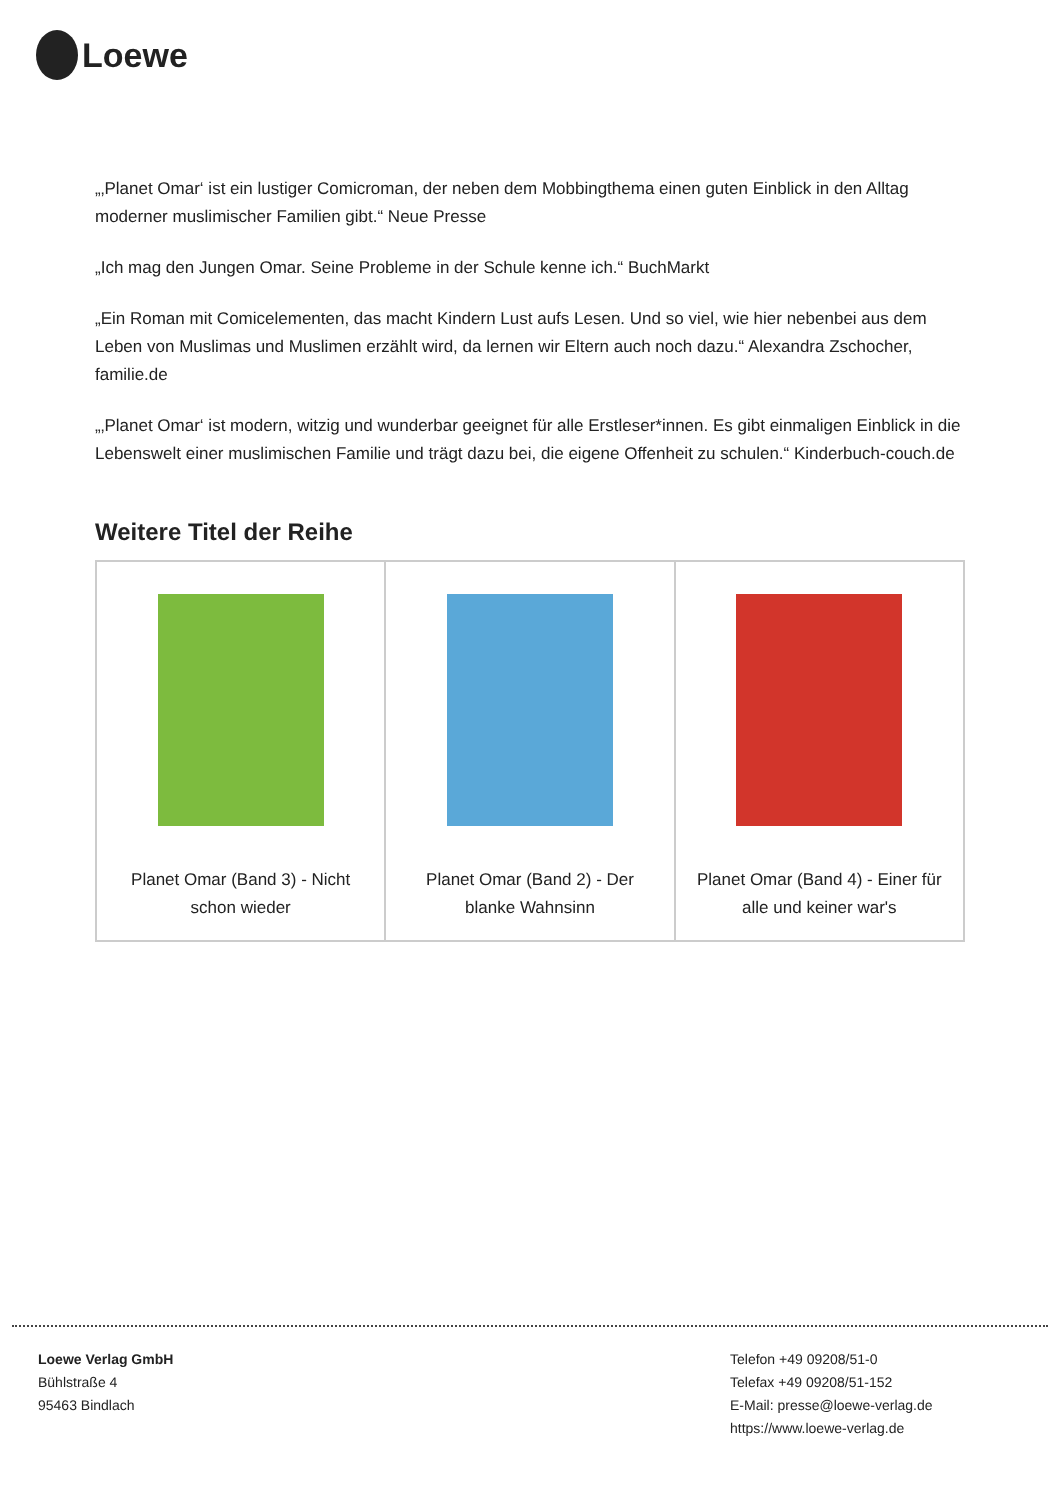Loewe
„‚Planet Omar‘ ist ein lustiger Comicroman, der neben dem Mobbingthema einen guten Einblick in den Alltag moderner muslimischer Familien gibt.“ Neue Presse
„Ich mag den Jungen Omar. Seine Probleme in der Schule kenne ich.“ BuchMarkt
„Ein Roman mit Comicelementen, das macht Kindern Lust aufs Lesen. Und so viel, wie hier nebenbei aus dem Leben von Muslimas und Muslimen erzählt wird, da lernen wir Eltern auch noch dazu.“ Alexandra Zschocher, familie.de
„‚Planet Omar‘ ist modern, witzig und wunderbar geeignet für alle Erstleser*innen. Es gibt einmaligen Einblick in die Lebenswelt einer muslimischen Familie und trägt dazu bei, die eigene Offenheit zu schulen.“ Kinderbuch-couch.de
Weitere Titel der Reihe
| Planet Omar (Band 3) - Nicht schon wieder | Planet Omar (Band 2) - Der blanke Wahnsinn | Planet Omar (Band 4) - Einer für alle und keiner war's |
Loewe Verlag GmbH
Bühlstraße 4
95463 Bindlach
Telefon +49 09208/51-0
Telefax +49 09208/51-152
E-Mail: presse@loewe-verlag.de
https://www.loewe-verlag.de